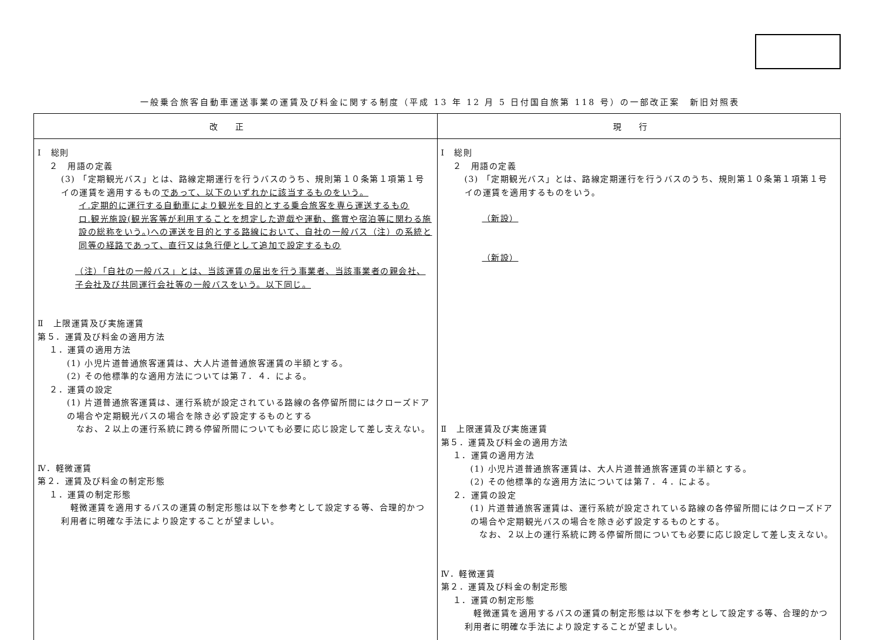一般乗合旅客自動車運送事業の運賃及び料金に関する制度（平成 13 年 12 月 5 日付国自旅第 118 号）の一部改正案　新旧対照表
| 改正 | 現行 |
| --- | --- |
| Ⅰ 総則 ２ 用語の定義 (3) 「定期観光バス」とは、路線定期運行を行うバスのうち、規則第１０条第１項第１号イの運賃を適用するもの であって、以下のいずれかに該当するものをいう。 イ.定期的に運行する自動車により観光を目的とする乗合旅客を専ら運送するもの ロ.観光施設(観光客等が利用することを想定した遊戯や運動、鑑賞や宿泊等に関わる施設の総称をいう。)への運送を目的とする路線において、自社の一般バス（注）の系統と同等の経路であって、直行又は急行便として追加で設定するもの （注）「自社の一般バス」とは、当該運賃の届出を行う事業者、当該事業者の親会社、子会社及び共同運行会社等の一般バスをいう。以下同じ。 Ⅱ 上限運賃及び実施運賃 第５．運賃及び料金の適用方法 １．運賃の適用方法 (1) 小児片道普通旅客運賃は、大人片道普通旅客運賃の半額とする。 (2) その他標準的な適用方法については第７．４．による。 ２．運賃の設定 (1) 片道普通旅客運賃は、運行系統が設定されている路線の各停留所間にはクローズドアの場合や定期観光バスの場合を除き必ず設定するものとする なお、２以上の運行系統に跨る停留所間についても必要に応じ設定して差し支えない。 Ⅳ．軽微運賃 第２．運賃及び料金の制定形態 １．運賃の制定形態 軽微運賃を適用するバスの運賃の制定形態は以下を参考として設定する等、合理的かつ利用者に明確な手法により設定することが望ましい。 | Ⅰ 総則 ２ 用語の定義 (3) 「定期観光バス」とは、路線定期運行を行うバスのうち、規則第１０条第１項第１号イの運賃を適用するものをいう。 （新設） （新設） Ⅱ 上限運賃及び実施運賃 第５．運賃及び料金の適用方法 １．運賃の適用方法 (1) 小児片道普通旅客運賃は、大人片道普通旅客運賃の半額とする。 (2) その他標準的な適用方法については第７．４．による。 ２．運賃の設定 (1) 片道普通旅客運賃は、運行系統が設定されている路線の各停留所間にはクローズドアの場合や定期観光バスの場合を除き必ず設定するものとする。 なお、２以上の運行系統に跨る停留所間についても必要に応じ設定して差し支えない。 Ⅳ．軽微運賃 第２．運賃及び料金の制定形態 １．運賃の制定形態 軽微運賃を適用するバスの運賃の制定形態は以下を参考として設定する等、合理的かつ利用者に明確な手法により設定することが望ましい。 |